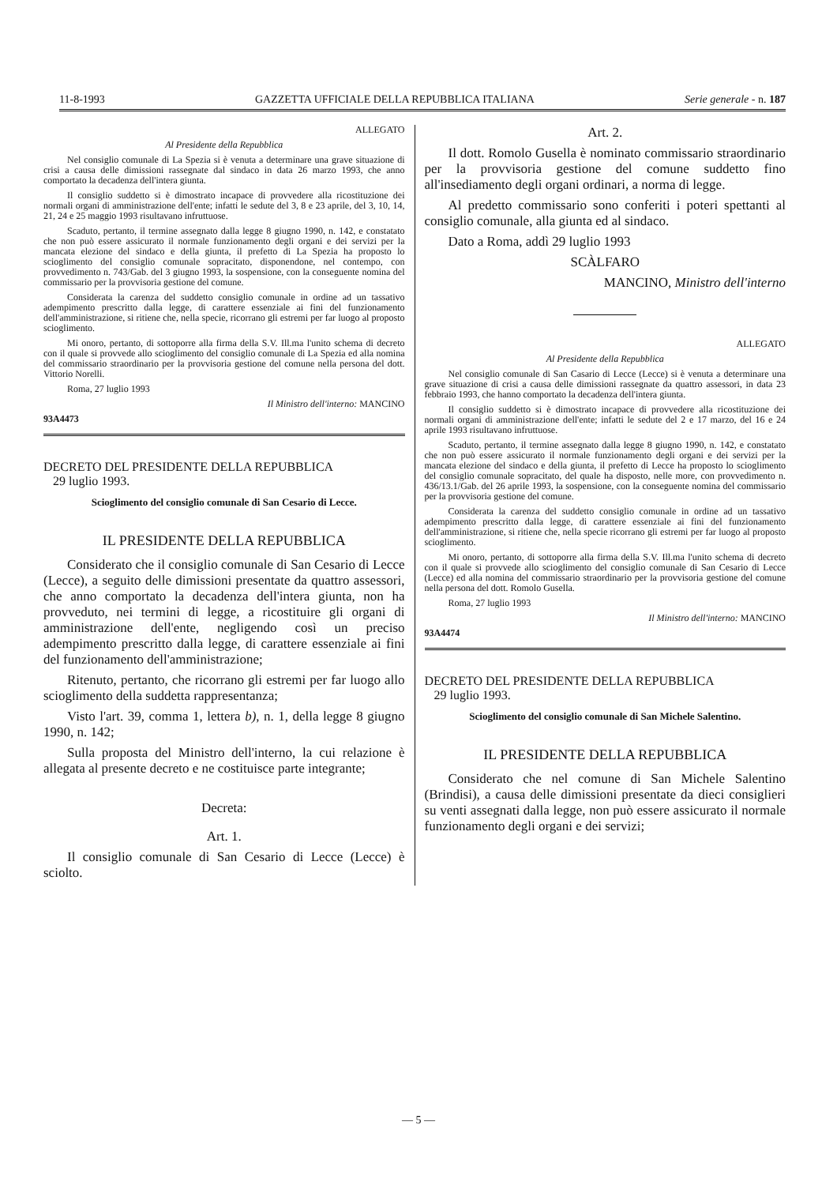11-8-1993 GAZZETTA UFFICIALE DELLA REPUBBLICA ITALIANA Serie generale - n. 187
ALLEGATO
Al Presidente della Repubblica
Nel consiglio comunale di La Spezia si è venuta a determinare una grave situazione di crisi a causa delle dimissioni rassegnate dal sindaco in data 26 marzo 1993, che anno comportato la decadenza dell'intera giunta.
Il consiglio suddetto si è dimostrato incapace di provvedere alla ricostituzione dei normali organi di amministrazione dell'ente; infatti le sedute del 3, 8 e 23 aprile, del 3, 10, 14, 21, 24 e 25 maggio 1993 risultavano infruttuose.
Scaduto, pertanto, il termine assegnato dalla legge 8 giugno 1990, n. 142, e constatato che non può essere assicurato il normale funzionamento degli organi e dei servizi per la mancata elezione del sindaco e della giunta, il prefetto di La Spezia ha proposto lo scioglimento del consiglio comunale sopracitato, disponendone, nel contempo, con provvedimento n. 743/Gab. del 3 giugno 1993, la sospensione, con la conseguente nomina del commissario per la provvisoria gestione del comune.
Considerata la carenza del suddetto consiglio comunale in ordine ad un tassativo adempimento prescritto dalla legge, di carattere essenziale ai fini del funzionamento dell'amministrazione, si ritiene che, nella specie, ricorrano gli estremi per far luogo al proposto scioglimento.
Mi onoro, pertanto, di sottoporre alla firma della S.V. Ill.ma l'unito schema di decreto con il quale si provvede allo scioglimento del consiglio comunale di La Spezia ed alla nomina del commissario straordinario per la provvisoria gestione del comune nella persona del dott. Vittorio Norelli.
Roma, 27 luglio 1993
Il Ministro dell'interno: MANCINO
93A4473
DECRETO DEL PRESIDENTE DELLA REPUBBLICA
29 luglio 1993.
Scioglimento del consiglio comunale di San Cesario di Lecce.
IL PRESIDENTE DELLA REPUBBLICA
Considerato che il consiglio comunale di San Cesario di Lecce (Lecce), a seguito delle dimissioni presentate da quattro assessori, che anno comportato la decadenza dell'intera giunta, non ha provveduto, nei termini di legge, a ricostituire gli organi di amministrazione dell'ente, negligendo così un preciso adempimento prescritto dalla legge, di carattere essenziale ai fini del funzionamento dell'amministrazione;
Ritenuto, pertanto, che ricorrano gli estremi per far luogo allo scioglimento della suddetta rappresentanza;
Visto l'art. 39, comma 1, lettera b), n. 1, della legge 8 giugno 1990, n. 142;
Sulla proposta del Ministro dell'interno, la cui relazione è allegata al presente decreto e ne costituisce parte integrante;
Decreta:
Art. 1.
Il consiglio comunale di San Cesario di Lecce (Lecce) è sciolto.
Art. 2.
Il dott. Romolo Gusella è nominato commissario straordinario per la provvisoria gestione del comune suddetto fino all'insediamento degli organi ordinari, a norma di legge.
Al predetto commissario sono conferiti i poteri spettanti al consiglio comunale, alla giunta ed al sindaco.
Dato a Roma, addì 29 luglio 1993
SCÀLFARO
MANCINO, Ministro dell'interno
ALLEGATO
Al Presidente della Repubblica
Nel consiglio comunale di San Casario di Lecce (Lecce) si è venuta a determinare una grave situazione di crisi a causa delle dimissioni rassegnate da quattro assessori, in data 23 febbraio 1993, che hanno comportato la decadenza dell'intera giunta.
Il consiglio suddetto si è dimostrato incapace di provvedere alla ricostituzione dei normali organi di amministrazione dell'ente; infatti le sedute del 2 e 17 marzo, del 16 e 24 aprile 1993 risultavano infruttuose.
Scaduto, pertanto, il termine assegnato dalla legge 8 giugno 1990, n. 142, e constatato che non può essere assicurato il normale funzionamento degli organi e dei servizi per la mancata elezione del sindaco e della giunta, il prefetto di Lecce ha proposto lo scioglimento del consiglio comunale sopracitato, del quale ha disposto, nelle more, con provvedimento n. 436/13.1/Gab. del 26 aprile 1993, la sospensione, con la conseguente nomina del commissario per la provvisoria gestione del comune.
Considerata la carenza del suddetto consiglio comunale in ordine ad un tassativo adempimento prescritto dalla legge, di carattere essenziale ai fini del funzionamento dell'amministrazione, si ritiene che, nella specie ricorrano gli estremi per far luogo al proposto scioglimento.
Mi onoro, pertanto, di sottoporre alla firma della S.V. Ill.ma l'unito schema di decreto con il quale si provvede allo scioglimento del consiglio comunale di San Cesario di Lecce (Lecce) ed alla nomina del commissario straordinario per la provvisoria gestione del comune nella persona del dott. Romolo Gusella.
Roma, 27 luglio 1993
Il Ministro dell'interno: MANCINO
93A4474
DECRETO DEL PRESIDENTE DELLA REPUBBLICA
29 luglio 1993.
Scioglimento del consiglio comunale di San Michele Salentino.
IL PRESIDENTE DELLA REPUBBLICA
Considerato che nel comune di San Michele Salentino (Brindisi), a causa delle dimissioni presentate da dieci consiglieri su venti assegnati dalla legge, non può essere assicurato il normale funzionamento degli organi e dei servizi;
— 5 —